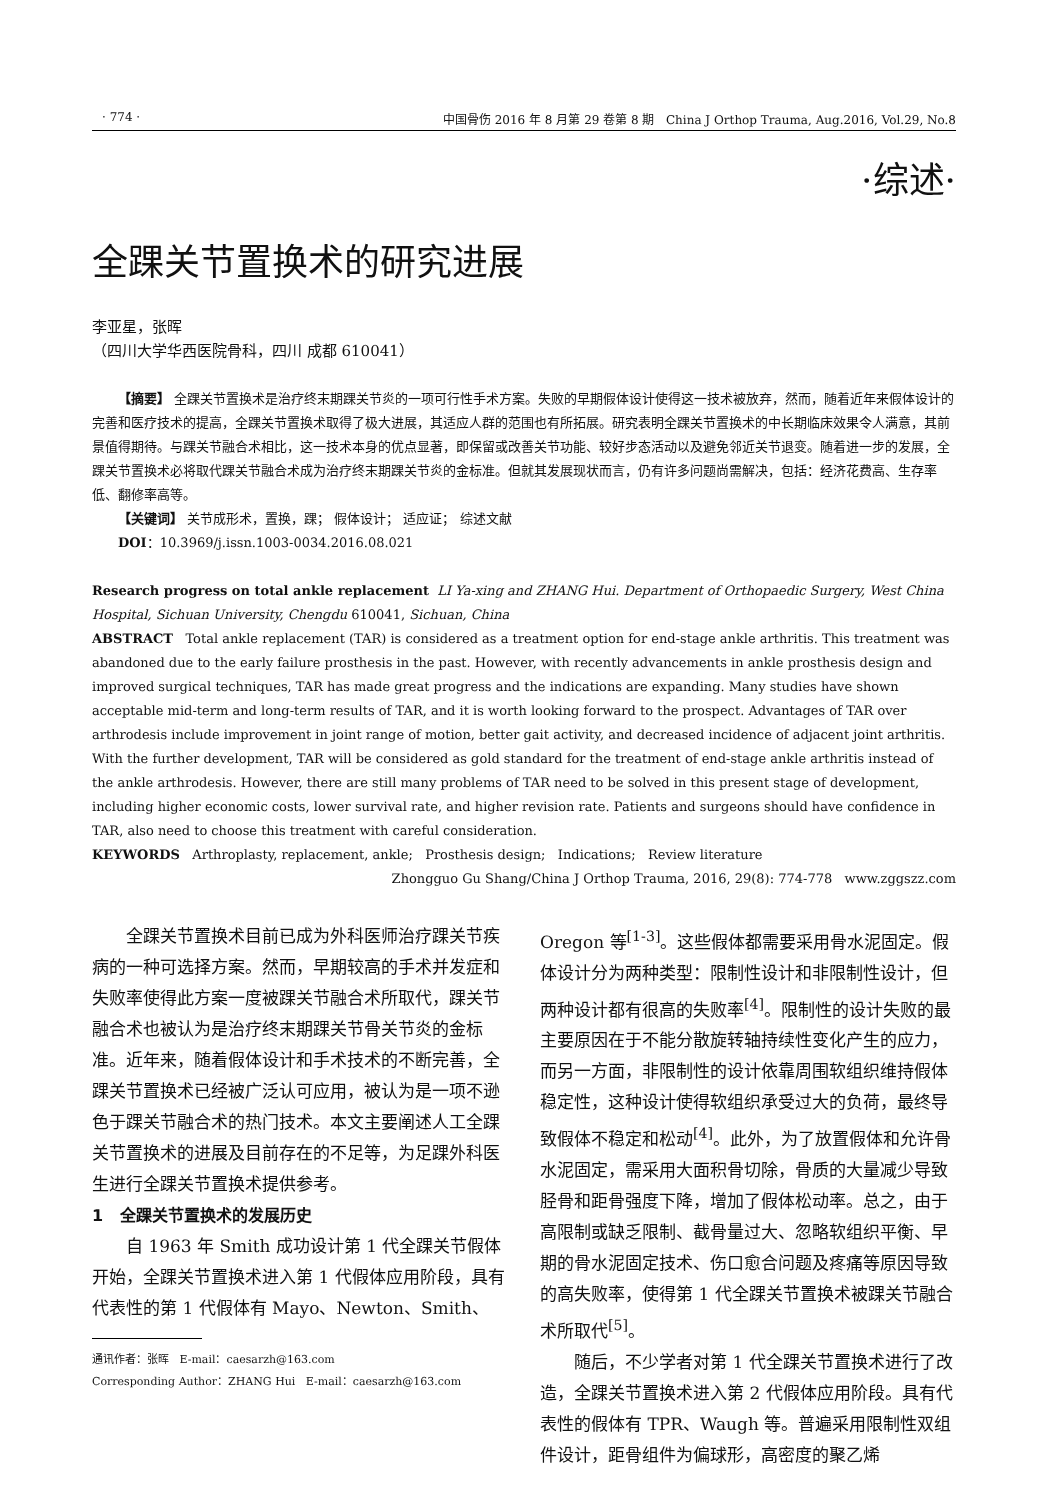· 774 · 中国骨伤 2016 年 8 月第 29 卷第 8 期 China J Orthop Trauma, Aug.2016, Vol.29, No.8
·综述·
全踝关节置换术的研究进展
李亚星，张晖
（四川大学华西医院骨科，四川 成都 610041）
【摘要】 全踝关节置换术是治疗终末期踝关节炎的一项可行性手术方案。失败的早期假体设计使得这一技术被放弃，然而，随着近年来假体设计的完善和医疗技术的提高，全踝关节置换术取得了极大进展，其适应人群的范围也有所拓展。研究表明全踝关节置换术的中长期临床效果令人满意，其前景值得期待。与踝关节融合术相比，这一技术本身的优点显著，即保留或改善关节功能、较好步态活动以及避免邻近关节退变。随着进一步的发展，全踝关节置换术必将取代踝关节融合术成为治疗终末期踝关节炎的金标准。但就其发展现状而言，仍有许多问题尚需解决，包括：经济花费高、生存率低、翻修率高等。
【关键词】 关节成形术，置换，踝； 假体设计； 适应证； 综述文献
DOI：10.3969/j.issn.1003-0034.2016.08.021
Research progress on total ankle replacement LI Ya-xing and ZHANG Hui. Department of Orthopaedic Surgery, West China Hospital, Sichuan University, Chengdu 610041, Sichuan, China
ABSTRACT Total ankle replacement (TAR) is considered as a treatment option for end-stage ankle arthritis. This treatment was abandoned due to the early failure prosthesis in the past. However, with recently advancements in ankle prosthesis design and improved surgical techniques, TAR has made great progress and the indications are expanding. Many studies have shown acceptable mid-term and long-term results of TAR, and it is worth looking forward to the prospect. Advantages of TAR over arthrodesis include improvement in joint range of motion, better gait activity, and decreased incidence of adjacent joint arthritis. With the further development, TAR will be considered as gold standard for the treatment of end-stage ankle arthritis instead of the ankle arthrodesis. However, there are still many problems of TAR need to be solved in this present stage of development, including higher economic costs, lower survival rate, and higher revision rate. Patients and surgeons should have confidence in TAR, also need to choose this treatment with careful consideration.
KEYWORDS Arthroplasty, replacement, ankle; Prosthesis design; Indications; Review literature
Zhongguo Gu Shang/China J Orthop Trauma, 2016, 29(8): 774-778 www.zggszz.com
全踝关节置换术目前已成为外科医师治疗踝关节疾病的一种可选择方案。然而，早期较高的手术并发症和失败率使得此方案一度被踝关节融合术所取代，踝关节融合术也被认为是治疗终末期踝关节骨关节炎的金标准。近年来，随着假体设计和手术技术的不断完善，全踝关节置换术已经被广泛认可应用，被认为是一项不逊色于踝关节融合术的热门技术。本文主要阐述人工全踝关节置换术的进展及目前存在的不足等，为足踝外科医生进行全踝关节置换术提供参考。
1 全踝关节置换术的发展历史
自 1963 年 Smith 成功设计第 1 代全踝关节假体开始，全踝关节置换术进入第 1 代假体应用阶段，具有代表性的第 1 代假体有 Mayo、Newton、Smith、
通讯作者：张晖 E-mail：caesarzh@163.com
Corresponding Author：ZHANG Hui E-mail：caesarzh@163.com
Oregon 等<sup>[1-3]</sup>。这些假体都需要采用骨水泥固定。假体设计分为两种类型：限制性设计和非限制性设计，但两种设计都有很高的失败率<sup>[4]</sup>。限制性的设计失败的最主要原因在于不能分散旋转轴持续性变化产生的应力，而另一方面，非限制性的设计依靠周围软组织维持假体稳定性，这种设计使得软组织承受过大的负荷，最终导致假体不稳定和松动<sup>[4]</sup>。此外，为了放置假体和允许骨水泥固定，需采用大面积骨切除，骨质的大量减少导致胫骨和距骨强度下降，增加了假体松动率。总之，由于高限制或缺乏限制、截骨量过大、忽略软组织平衡、早期的骨水泥固定技术、伤口愈合问题及疼痛等原因导致的高失败率，使得第 1 代全踝关节置换术被踝关节融合术所取代<sup>[5]</sup>。
随后，不少学者对第 1 代全踝关节置换术进行了改造，全踝关节置换术进入第 2 代假体应用阶段。具有代表性的假体有 TPR、Waugh 等。普遍采用限制性双组件设计，距骨组件为偏球形，高密度的聚乙烯